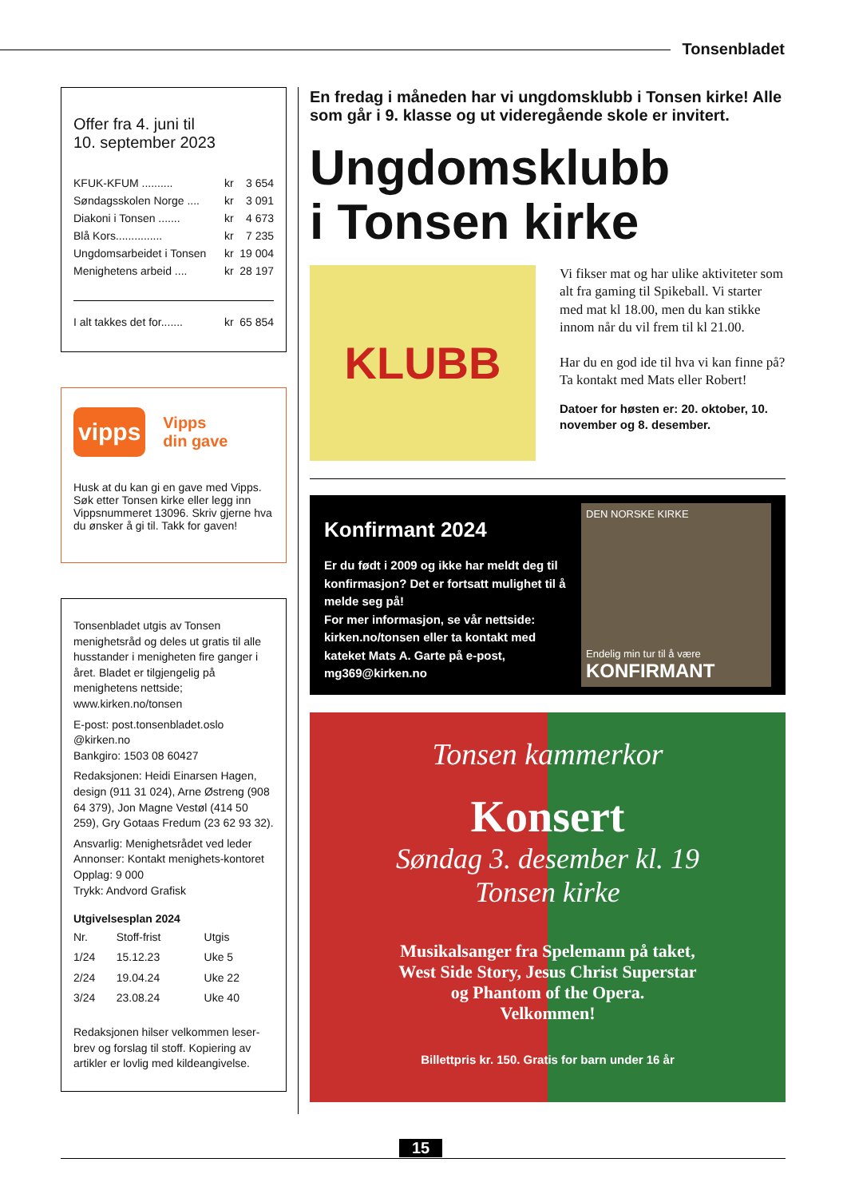Tonsenbladet
Offer fra 4. juni til
10. september 2023
| KFUK-KFUM .......... | kr | 3 654 |
| Søndagsskolen Norge .... | kr | 3 091 |
| Diakoni i Tonsen ....... | kr | 4 673 |
| Blå Kors............... | kr | 7 235 |
| Ungdomsarbeidet i Tonsen | kr | 19 004 |
| Menighetens arbeid .... | kr | 28 197 |
| I alt takkes det for....... | kr | 65 854 |
vipps
Vipps
din gave
Husk at du kan gi en gave med Vipps. Søk etter Tonsen kirke eller legg inn Vippsnummeret 13096. Skriv gjerne hva du ønsker å gi til. Takk for gaven!
Tonsenbladet utgis av Tonsen menighetsråd og deles ut gratis til alle husstander i menigheten fire ganger i året. Bladet er tilgjengelig på menighetens nettside; www.kirken.no/tonsen
E-post: post.tonsenbladet.oslo @kirken.no
Bankgiro: 1503 08 60427
Redaksjonen: Heidi Einarsen Hagen, design (911 31 024), Arne Østreng (908 64 379), Jon Magne Vestøl (414 50 259), Gry Gotaas Fredum (23 62 93 32).
Ansvarlig: Menighetsrådet ved leder
Annonser: Kontakt menighets-kontoret
Opplag: 9 000
Trykk: Andvord Grafisk
Utgivelsesplan 2024
| Nr. | Stoff-frist | Utgis |
| 1/24 | 15.12.23 | Uke 5 |
| 2/24 | 19.04.24 | Uke 22 |
| 3/24 | 23.08.24 | Uke 40 |
Redaksjonen hilser velkommen leser-brev og forslag til stoff. Kopiering av artikler er lovlig med kildeangivelse.
En fredag i måneden har vi ungdomsklubb i Tonsen kirke! Alle som går i 9. klasse og ut videregående skole er invitert.
Ungdomsklubb
i Tonsen kirke
KLUBB
Vi fikser mat og har ulike aktiviteter som alt fra gaming til Spikeball. Vi starter med mat kl 18.00, men du kan stikke innom når du vil frem til kl 21.00.
Har du en god ide til hva vi kan finne på? Ta kontakt med Mats eller Robert!
Datoer for høsten er: 20. oktober, 10. november og 8. desember.
Konfirmant 2024
Er du født i 2009 og ikke har meldt deg til konfirmasjon? Det er fortsatt mulighet til å melde seg på!
For mer informasjon, se vår nettside: kirken.no/tonsen eller ta kontakt med kateket Mats A. Garte på e-post, mg369@kirken.no
DEN NORSKE KIRKE
Endelig min tur til å være
KONFIRMANT
Tonsen kammerkor
Konsert
Søndag 3. desember kl. 19
Tonsen kirke
Musikalsanger fra Spelemann på taket,
West Side Story, Jesus Christ Superstar
og Phantom of the Opera.
Velkommen!
Billettpris kr. 150. Gratis for barn under 16 år
15